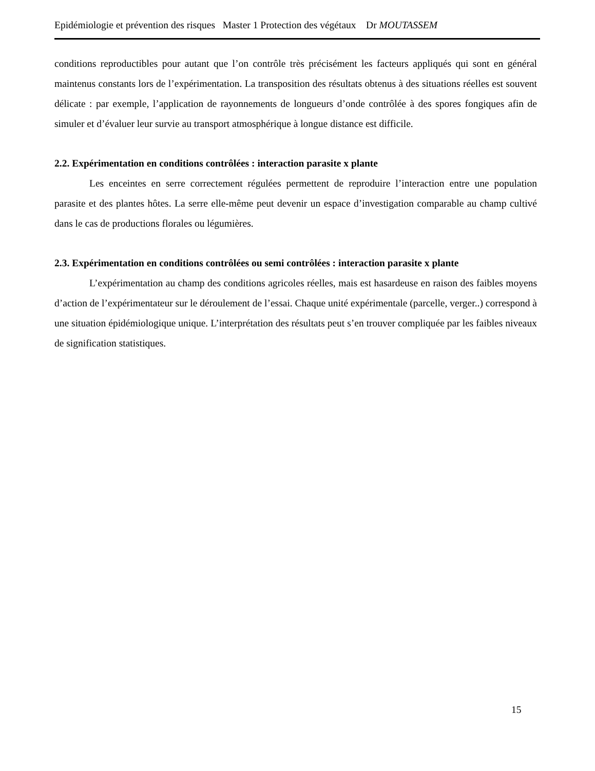Epidémiologie et prévention des risques Master 1 Protection des végétaux Dr MOUTASSEM
conditions reproductibles pour autant que l’on contrôle très précisément les facteurs appliqués qui sont en général maintenus constants lors de l’expérimentation. La transposition des résultats obtenus à des situations réelles est souvent délicate : par exemple, l’application de rayonnements de longueurs d’onde contrôlée à des spores fongiques afin de simuler et d’évaluer leur survie au transport atmosphérique à longue distance est difficile.
2.2. Expérimentation en conditions contrôlées : interaction parasite x plante
Les enceintes en serre correctement régulées permettent de reproduire l’interaction entre une population parasite et des plantes hôtes. La serre elle-même peut devenir un espace d’investigation comparable au champ cultivé dans le cas de productions florales ou légumières.
2.3. Expérimentation en conditions contrôlées ou semi contrôlées : interaction parasite x plante
L’expérimentation au champ des conditions agricoles réelles, mais est hasardeuse en raison des faibles moyens d’action de l’expérimentateur sur le déroulement de l’essai. Chaque unité expérimentale (parcelle, verger..) correspond à une situation épidémiologique unique. L’interprétation des résultats peut s’en trouver compliquée par les faibles niveaux de signification statistiques.
15